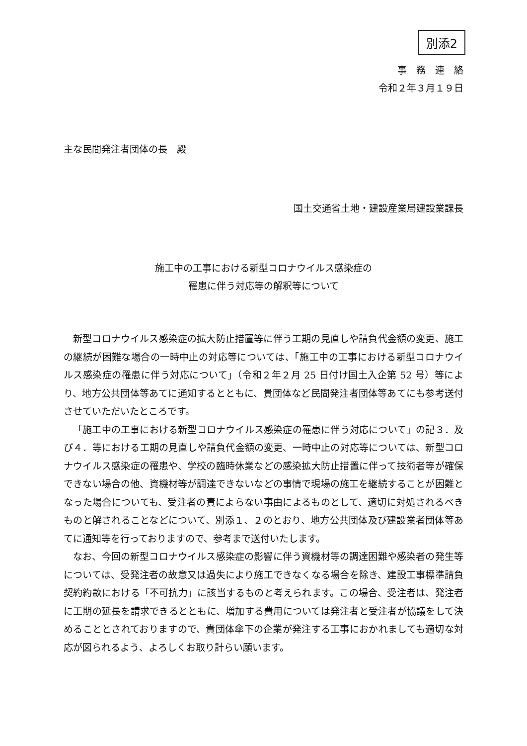別添2
事　務　連　絡
令和２年３月１９日
主な民間発注者団体の長　殿
国土交通省土地・建設産業局建設業課長
施工中の工事における新型コロナウイルス感染症の
罹患に伴う対応等の解釈等について
新型コロナウイルス感染症の拡大防止措置等に伴う工期の見直しや請負代金額の変更、施工の継続が困難な場合の一時中止の対応等については、「施工中の工事における新型コロナウイルス感染症の罹患に伴う対応について」（令和２年２月 25 日付け国土入企第 52 号）等により、地方公共団体等あてに通知するとともに、貴団体など民間発注者団体等あてにも参考送付させていただいたところです。
「施工中の工事における新型コロナウイルス感染症の罹患に伴う対応について」の記３．及び４．等における工期の見直しや請負代金額の変更、一時中止の対応等については、新型コロナウイルス感染症の罹患や、学校の臨時休業などの感染拡大防止措置に伴って技術者等が確保できない場合の他、資機材等が調達できないなどの事情で現場の施工を継続することが困難となった場合についても、受注者の責によらない事由によるものとして、適切に対処されるべきものと解されることなどについて、別添１、２のとおり、地方公共団体及び建設業者団体等あてに通知等を行っておりますので、参考まで送付いたします。
なお、今回の新型コロナウイルス感染症の影響に伴う資機材等の調達困難や感染者の発生等については、受発注者の故意又は過失により施工できなくなる場合を除き、建設工事標準請負契約約款における「不可抗力」に該当するものと考えられます。この場合、受注者は、発注者に工期の延長を請求できるとともに、増加する費用については発注者と受注者が協議をして決めることとされておりますので、貴団体傘下の企業が発注する工事におかれましても適切な対応が図られるよう、よろしくお取り計らい願います。